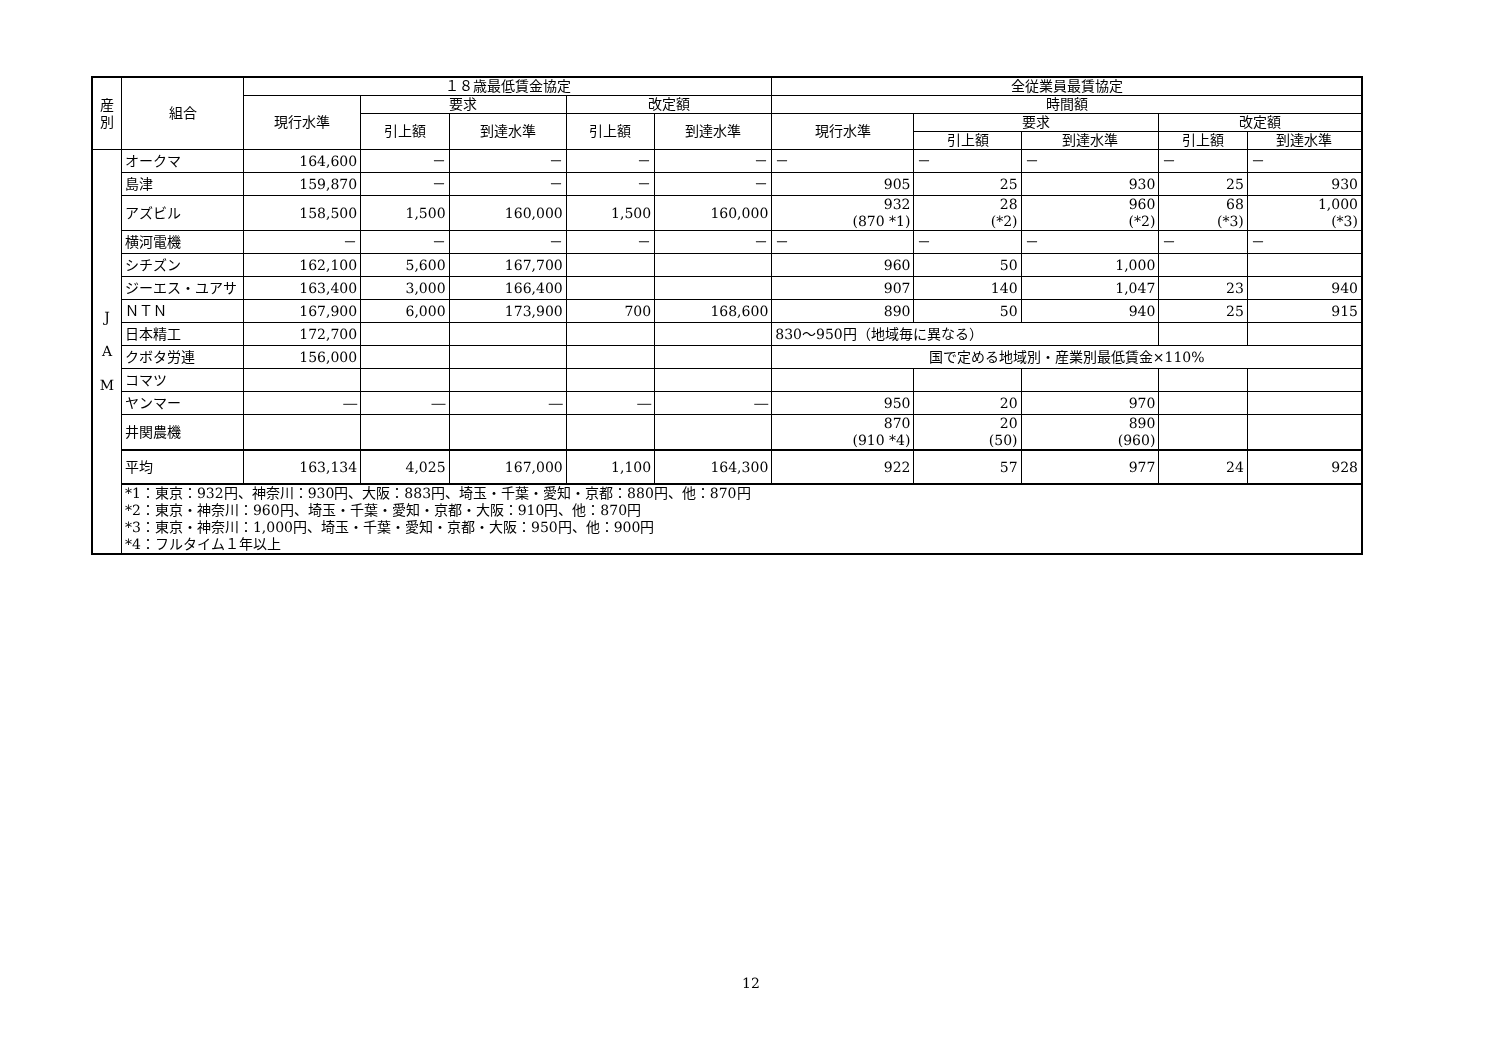| 産 別 | 組合 | １８歳最低賃金協定 | | | | | 全従業員最賃協定 | | | | |
| --- | --- | --- | --- | --- | --- | --- | --- | --- | --- | --- | --- |
| | | 現行水準 | 要求 | | 改定額 | | 時間額 | | | | |
| | | | 引上額 | 到達水準 | 引上額 | 到達水準 | 現行水準 | 要求 | | 改定額 | |
| | | | | | | | | 引上額 | 到達水準 | 引上額 | 到達水準 |
| J A M | オークマ | 164,600 | － | － | － | － | － | － | － | － | － |
| | 島津 | 159,870 | － | － | － | － | 905 | 25 | 930 | 25 | 930 |
| | アズビル | 158,500 | 1,500 | 160,000 | 1,500 | 160,000 | 932 (870 *1) | 28 (*2) | 960 (*2) | 68 (*3) | 1,000 (*3) |
| | 横河電機 | － | － | － | － | － | － | － | － | － | － |
| | シチズン | 162,100 | 5,600 | 167,700 | | | 960 | 50 | 1,000 | | |
| | ジーエス・ユアサ | 163,400 | 3,000 | 166,400 | | | 907 | 140 | 1,047 | 23 | 940 |
| | ＮＴＮ | 167,900 | 6,000 | 173,900 | 700 | 168,600 | 890 | 50 | 940 | 25 | 915 |
| | 日本精工 | 172,700 | | | | | 830～950円（地域毎に異なる） | | | | |
| | クボタ労連 | 156,000 | | | | | 国で定める地域別・産業別最低賃金×110% | | | | |
| | コマツ | | | | | | | | | | |
| | ヤンマー | ― | ― | ― | ― | ― | 950 | 20 | 970 | | |
| | 井関農機 | | | | | | 870 (910 *4) | 20 (50) | 890 (960) | | |
| | 平均 | 163,134 | 4,025 | 167,000 | 1,100 | 164,300 | 922 | 57 | 977 | 24 | 928 |
| | *1：東京：932円、神奈川：930円、大阪：883円、埼玉・千葉・愛知・京都：880円、他：870円 *2：東京・神奈川：960円、埼玉・千葉・愛知・京都・大阪：910円、他：870円 *3：東京・神奈川：1,000円、埼玉・千葉・愛知・京都・大阪：950円、他：900円 *4：フルタイム１年以上 | | | | | | | | | | |
12